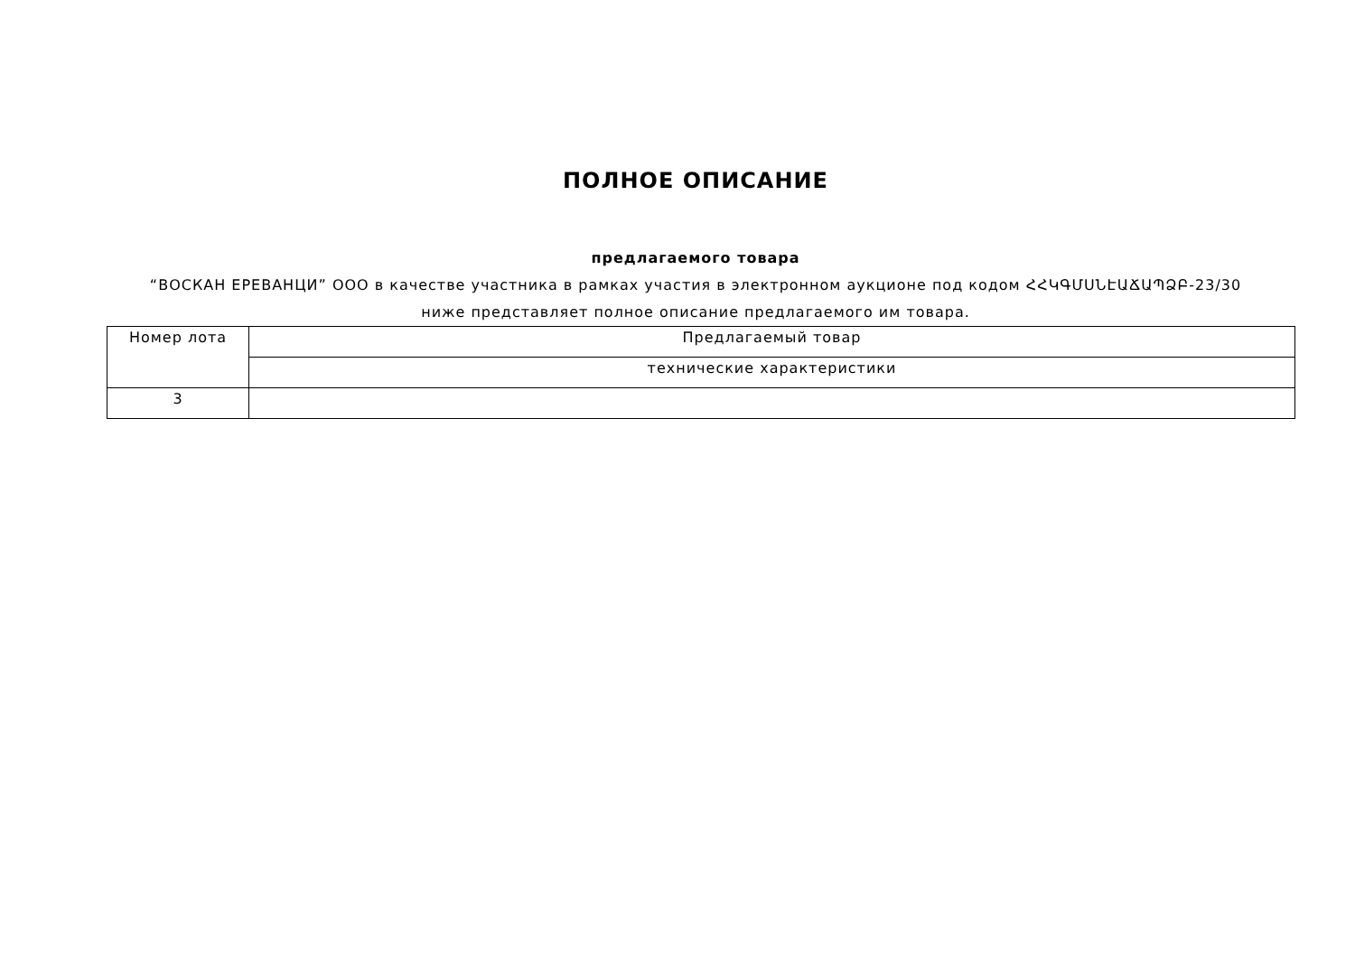ПОЛНОЕ ОПИСАНИЕ
предлагаемого товара
“ВОСКАН ЕРЕВАНЦИ” ООО в качестве участника в рамках участия в электронном аукционе под кодом ՀՀԿԳՄՍՆԷԱՃԱՊՁԲ-23/30
ниже представляет полное описание предлагаемого им товара.
| Номер лота | Предлагаемый товар |
| --- | --- |
| | технические характеристики |
| 3 | |